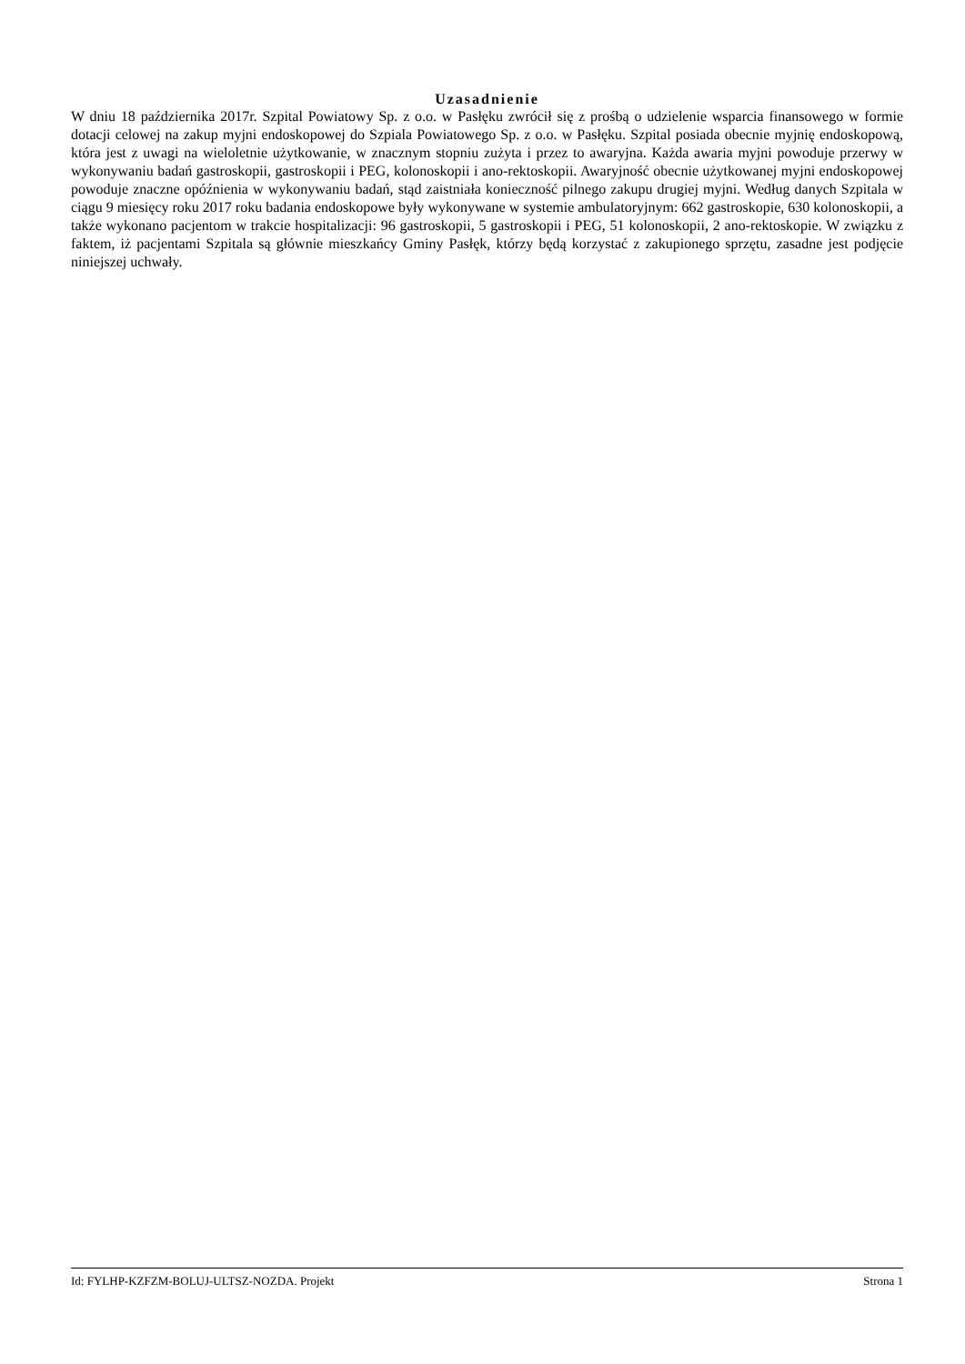Uzasadnienie
W dniu 18 października 2017r. Szpital Powiatowy Sp. z o.o. w Pasłęku zwrócił się z prośbą o udzielenie wsparcia finansowego w formie dotacji celowej na zakup myjni endoskopowej do Szpiala Powiatowego Sp. z o.o. w Pasłęku. Szpital posiada obecnie myjnię endoskopową, która jest z uwagi na wieloletnie użytkowanie, w znacznym stopniu zużyta i przez to awaryjna. Każda awaria myjni powoduje przerwy w wykonywaniu badań gastroskopii, gastroskopii i PEG, kolonoskopii i ano-rektoskopii. Awaryjność obecnie użytkowanej myjni endoskopowej powoduje znaczne opóźnienia w wykonywaniu badań, stąd zaistniała konieczność pilnego zakupu drugiej myjni. Według danych Szpitala w ciągu 9 miesięcy roku 2017 roku badania endoskopowe były wykonywane w systemie ambulatoryjnym: 662 gastroskopie, 630 kolonoskopii, a także wykonano pacjentom w trakcie hospitalizacji: 96 gastroskopii, 5 gastroskopii i PEG, 51 kolonoskopii, 2 ano-rektoskopie. W związku z faktem, iż pacjentami Szpitala są głównie mieszkańcy Gminy Pasłęk, którzy będą korzystać z zakupionego sprzętu, zasadne jest podjęcie niniejszej uchwały.
Id: FYLHP-KZFZM-BOLUJ-ULTSZ-NOZDA. Projekt Strona 1